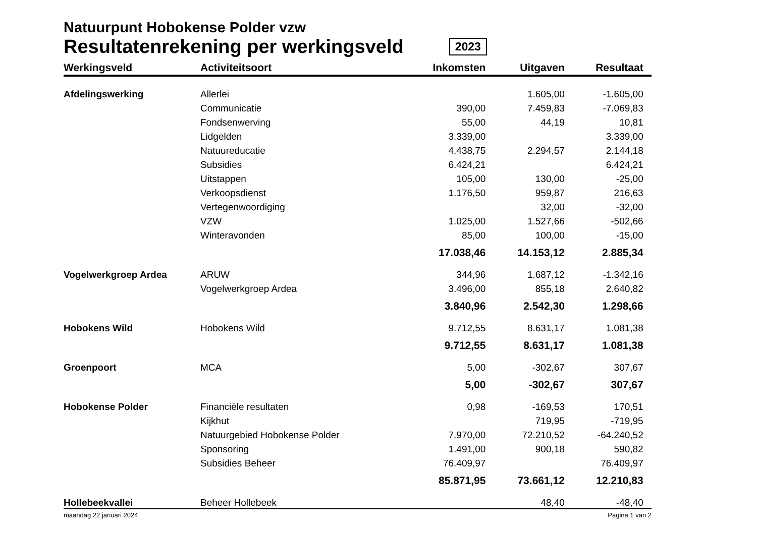Natuurpunt Hobokense Polder vzw
Resultatenrekening per werkingsveld 2023
| Werkingsveld | Activiteitsoort | Inkomsten | Uitgaven | Resultaat | |
| --- | --- | --- | --- | --- | --- |
| Afdelingswerking | Allerlei | | 1.605,00 | -1.605,00 | |
| | Communicatie | 390,00 | 7.459,83 | -7.069,83 | |
| | Fondsenwerving | 55,00 | 44,19 | 10,81 | |
| | Lidgelden | 3.339,00 | | 3.339,00 | |
| | Natuureducatie | 4.438,75 | 2.294,57 | 2.144,18 | |
| | Subsidies | 6.424,21 | | 6.424,21 | |
| | Uitstappen | 105,00 | 130,00 | -25,00 | |
| | Verkoopsdienst | 1.176,50 | 959,87 | 216,63 | |
| | Vertegenwoordiging | | 32,00 | -32,00 | |
| | VZW | 1.025,00 | 1.527,66 | -502,66 | |
| | Winteravonden | 85,00 | 100,00 | -15,00 | |
| | | 17.038,46 | 14.153,12 | 2.885,34 | |
| Vogelwerkgroep Ardea | ARUW | 344,96 | 1.687,12 | -1.342,16 | |
| | Vogelwerkgroep Ardea | 3.496,00 | 855,18 | 2.640,82 | |
| | | 3.840,96 | 2.542,30 | 1.298,66 | |
| Hobokens Wild | Hobokens Wild | 9.712,55 | 8.631,17 | 1.081,38 | |
| | | 9.712,55 | 8.631,17 | 1.081,38 | |
| Groenpoort | MCA | 5,00 | -302,67 | 307,67 | |
| | | 5,00 | -302,67 | 307,67 | |
| Hobokense Polder | Financiële resultaten | 0,98 | -169,53 | 170,51 | |
| | Kijkhut | | 719,95 | -719,95 | |
| | Natuurgebied Hobokense Polder | 7.970,00 | 72.210,52 | -64.240,52 | |
| | Sponsoring | 1.491,00 | 900,18 | 590,82 | |
| | Subsidies Beheer | 76.409,97 | | 76.409,97 | |
| | | 85.871,95 | 73.661,12 | 12.210,83 | |
| Hollebeekvallei | Beheer Hollebeek | | 48,40 | -48,40 | |
maandag 22 januari 2024 Pagina 1 van 2